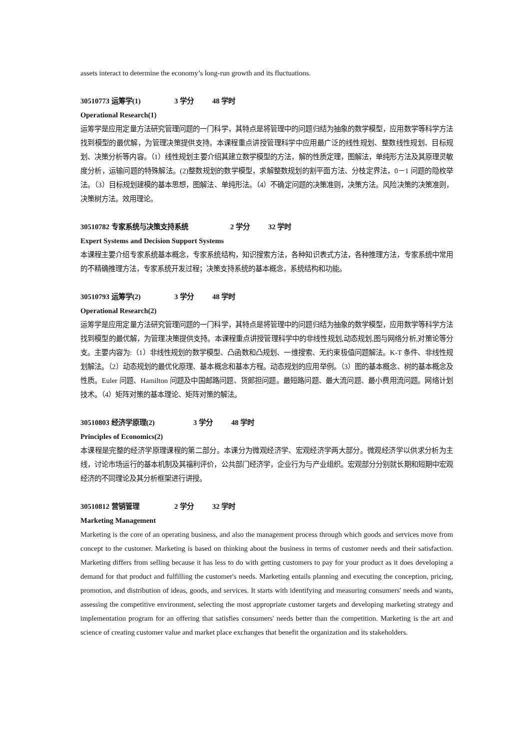assets interact to determine the economy’s long-run growth and its fluctuations.
30510773 运筹学(1) 3 学分 48 学时
Operational Research(1)
运筹学是应用定量方法研究管理问题的一门科学，其特点是将管理中的问题归结为抽象的数学模型，应用数学等科学方法找到模型的最优解，为管理决策提供支持。本课程重点讲授管理科学中应用最广泛的线性规划、整数线性规划、目标规划、决策分析等内容。（1）线性规划主要介绍其建立数学模型的方法，解的性质定理，图解法，单纯形方法及其原理灵敏度分析，运输问题的特殊解法。(2)整数规划的数学模型，求解整数规划的割平面方法、分枝定界法，0－1 问题的隐枚举法。（3）目标规划建模的基本思想，图解法、单纯形法。（4）不确定问题的决策准则，决策方法。风险决策的决策准则，决策树方法。效用理论。
30510782 专家系统与决策支持系统 2 学分 32 学时
Expert Systems and Decision Support Systems
本课程主要介绍专家系统基本概念，专家系统结构，知识搜索方法，各种知识表式方法，各种推理方法，专家系统中常用的不精确推理方法，专家系统开发过程；决策支持系统的基本概念，系统结构和功能。
30510793 运筹学(2) 3 学分 48 学时
Operational Research(2)
运筹学是应用定量方法研究管理问题的一门科学，其特点是将管理中的问题归结为抽象的数学模型，应用数学等科学方法找到模型的最优解，为管理决策提供支持。本课程重点讲授管理科学中的非线性规划,动态规划,图与网络分析,对策论等分支。主要内容为:（1）非线性规划的数学模型、凸函数和凸规划、一维搜索、无约束极值问题解法。K-T 条件、非线性规划解法。（2）动态规划的最优化原理、基本概念和基本方程。动态规划的应用举例。（3）图的基本概念、树的基本概念及性质。Euler 问题、Hamilton 问题及中国邮路问题、货郎担问题。最短路问题、最大流问题、最小费用流问题。网络计划技术。（4）矩阵对策的基本理论、矩阵对策的解法。
30510803 经济学原理(2) 3 学分 48 学时
Principles of Economics(2)
本课程是完整的经济学原理课程的第二部分。本课分为微观经济学、宏观经济学两大部分。微观经济学以供求分析为主线，讨论市场运行的基本机制及其福利评价，公共部门经济学，企业行为与产业组织。宏观部分分别就长期和短期中宏观经济的不同理论及其分析框架进行讲授。
30510812 营销管理 2 学分 32 学时
Marketing Management
Marketing is the core of an operating business, and also the management process through which goods and services move from concept to the customer. Marketing is based on thinking about the business in terms of customer needs and their satisfaction. Marketing differs from selling because it has less to do with getting customers to pay for your product as it does developing a demand for that product and fulfilling the customer's needs. Marketing entails planning and executing the conception, pricing, promotion, and distribution of ideas, goods, and services. It starts with identifying and measuring consumers' needs and wants, assessing the competitive environment, selecting the most appropriate customer targets and developing marketing strategy and implementation program for an offering that satisfies consumers' needs better than the competition. Marketing is the art and science of creating customer value and market place exchanges that benefit the organization and its stakeholders.